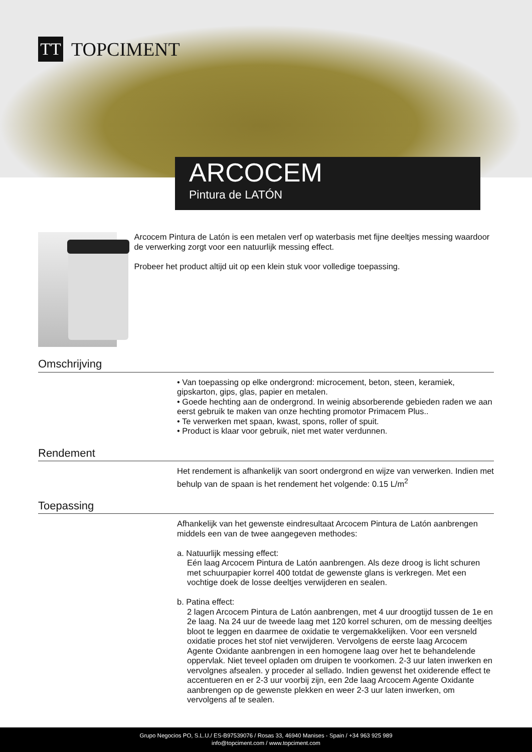TT
TOPCIMENT
ARCOCEM
Pintura de LATÓN
Arcocem Pintura de Latón is een metalen verf op waterbasis met fijne deeltjes messing waardoor de verwerking zorgt voor een natuurlijk messing effect.
Probeer het product altijd uit op een klein stuk voor volledige toepassing.
Omschrijving
• Van toepassing op elke ondergrond: microcement, beton, steen, keramiek, gipskarton, gips, glas, papier en metalen.
• Goede hechting aan de ondergrond. In weinig absorberende gebieden raden we aan eerst gebruik te maken van onze hechting promotor Primacem Plus..
• Te verwerken met spaan, kwast, spons, roller of spuit.
• Product is klaar voor gebruik, niet met water verdunnen.
Rendement
Het rendement is afhankelijk van soort ondergrond en wijze van verwerken. Indien met behulp van de spaan is het rendement het volgende: 0.15 L/m<sup>2</sup>
Toepassing
Afhankelijk van het gewenste eindresultaat Arcocem Pintura de Latón aanbrengen middels een van de twee aangegeven methodes:
a. Natuurlijk messing effect:
Eén laag Arcocem Pintura de Latón aanbrengen. Als deze droog is licht schuren met schuurpapier korrel 400 totdat de gewenste glans is verkregen. Met een vochtige doek de losse deeltjes verwijderen en sealen.
b. Patina effect:
2 lagen Arcocem Pintura de Latón aanbrengen, met 4 uur droogtijd tussen de 1e en 2e laag. Na 24 uur de tweede laag met 120 korrel schuren, om de messing deeltjes bloot te leggen en daarmee de oxidatie te vergemakkelijken. Voor een versneld oxidatie proces het stof niet verwijderen. Vervolgens de eerste laag Arcocem Agente Oxidante aanbrengen in een homogene laag over het te behandelende oppervlak. Niet teveel opladen om druipen te voorkomen. 2-3 uur laten inwerken en vervolgnes afsealen. y proceder al sellado. Indien gewenst het oxiderende effect te accentueren en er 2-3 uur voorbij zijn, een 2de laag Arcocem Agente Oxidante aanbrengen op de gewenste plekken en weer 2-3 uur laten inwerken, om vervolgens af te sealen.
Grupo Negocios PO, S.L.U./ ES-B97539076 / Rosas 33, 46940 Manises - Spain / +34 963 925 989
info@topciment.com / www.topciment.com